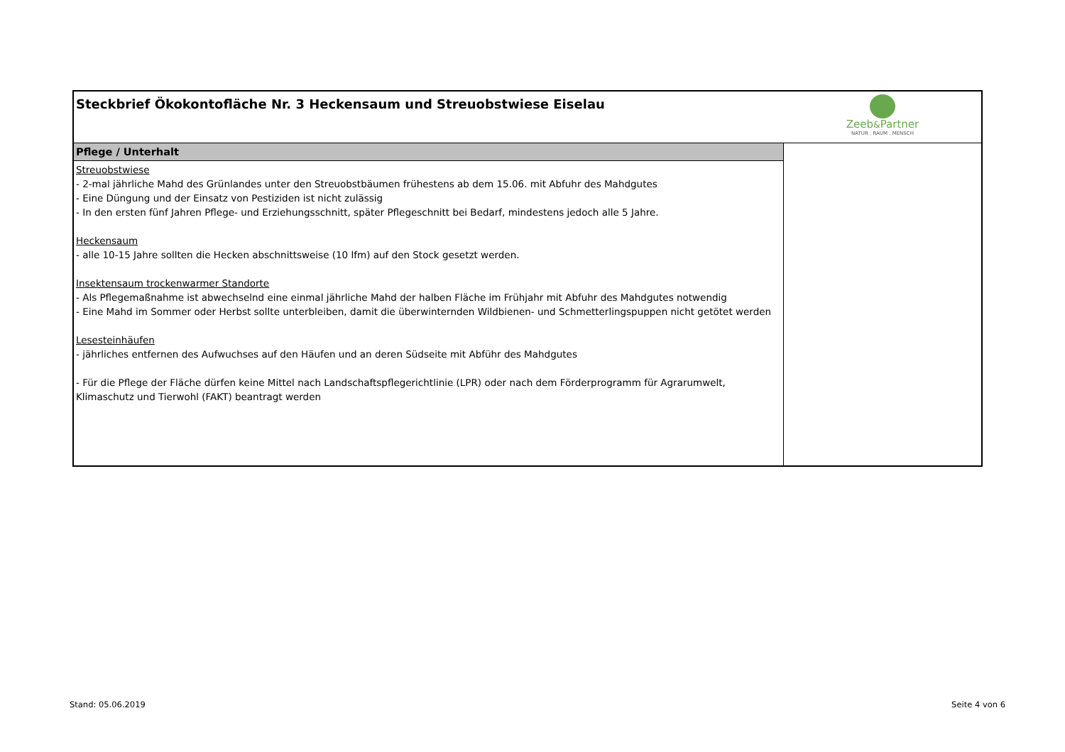| Steckbrief Ökokontofläche Nr. 3 Heckensaum und Streuobstwiese Eiselau | Zeeb & Partner NATUR . RAUM . MENSCH |
| Pflege / Unterhalt | |
| Streuobstwiese - 2-mal jährliche Mahd des Grünlandes unter den Streuobstbäumen frühestens ab dem 15.06. mit Abfuhr des Mahdgutes - Eine Düngung und der Einsatz von Pestiziden ist nicht zulässig - In den ersten fünf Jahren Pflege- und Erziehungsschnitt, später Pflegeschnitt bei Bedarf, mindestens jedoch alle 5 Jahre. Heckensaum - alle 10-15 Jahre sollten die Hecken abschnittsweise (10 lfm) auf den Stock gesetzt werden. Insektensaum trockenwarmer Standorte - Als Pflegemaßnahme ist abwechselnd eine einmal jährliche Mahd der halben Fläche im Frühjahr mit Abfuhr des Mahdgutes notwendig - Eine Mahd im Sommer oder Herbst sollte unterbleiben, damit die überwinternden Wildbienen- und Schmetterlingspuppen nicht getötet werden Lesesteinhäufen - jährliches entfernen des Aufwuchses auf den Häufen und an deren Südseite mit Abführ des Mahdgutes - Für die Pflege der Fläche dürfen keine Mittel nach Landschaftspflegerichtlinie (LPR) oder nach dem Förderprogramm für Agrarumwelt, Klimaschutz und Tierwohl (FAKT) beantragt werden | |
Stand: 05.06.2019 Seite 4 von 6